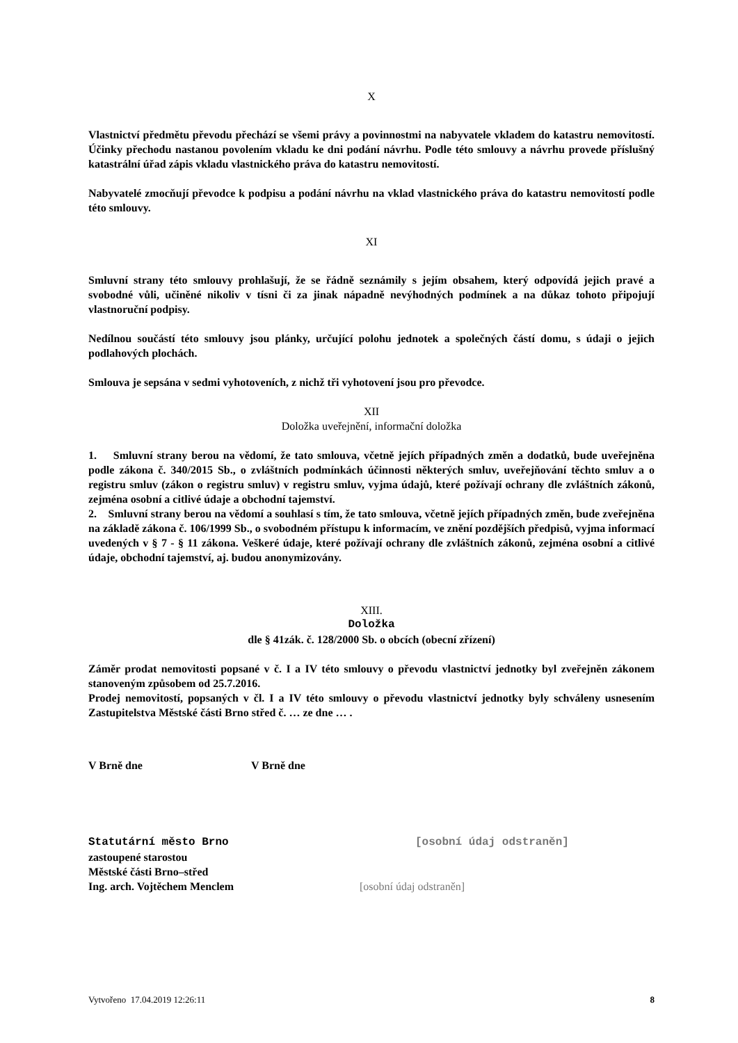X
Vlastnictví předmětu převodu přechází se všemi právy a povinnostmi na nabyvatele vkladem do katastru nemovitostí. Účinky přechodu nastanou povolením vkladu ke dni podání návrhu. Podle této smlouvy a návrhu provede příslušný katastrální úřad zápis vkladu vlastnického práva do katastru nemovitostí.
Nabyvatelé zmocňují převodce k podpisu a podání návrhu na vklad vlastnického práva do katastru nemovitostí podle této smlouvy.
XI
Smluvní strany této smlouvy prohlašují, že se řádně seznámily s jejím obsahem, který odpovídá jejich pravé a svobodné vůli, učiněné nikoliv v tísni či za jinak nápadně nevýhodných podmínek a na důkaz tohoto připojují vlastnoruční podpisy.
Nedílnou součástí této smlouvy jsou plánky, určující polohu jednotek a společných částí domu, s údaji o jejich podlahových plochách.
Smlouva je sepsána v sedmi vyhotoveních, z nichž tři vyhotovení jsou pro převodce.
XII
Doložka uveřejnění, informační doložka
1. Smluvní strany berou na vědomí, že tato smlouva, včetně jejích případných změn a dodatků, bude uveřejněna podle zákona č. 340/2015 Sb., o zvláštních podmínkách účinnosti některých smluv, uveřejňování těchto smluv a o registru smluv (zákon o registru smluv) v registru smluv, vyjma údajů, které požívají ochrany dle zvláštních zákonů, zejména osobní a citlivé údaje a obchodní tajemství.
2. Smluvní strany berou na vědomí a souhlasí s tím, že tato smlouva, včetně jejích případných změn, bude zveřejněna na základě zákona č. 106/1999 Sb., o svobodném přístupu k informacím, ve znění pozdějších předpisů, vyjma informací uvedených v § 7 - § 11 zákona. Veškeré údaje, které požívají ochrany dle zvláštních zákonů, zejména osobní a citlivé údaje, obchodní tajemství, aj. budou anonymizovány.
XIII.
Doložka
dle § 41zák. č. 128/2000 Sb. o obcích (obecní zřízení)
Záměr prodat nemovitosti popsané v č. I a IV této smlouvy o převodu vlastnictví jednotky byl zveřejněn zákonem stanoveným způsobem od 25.7.2016.
Prodej nemovitostí, popsaných v čl. I a IV této smlouvy o převodu vlastnictví jednotky byly schváleny usnesením Zastupitelstva Městské části Brno střed č. … ze dne … .
V Brně dne V Brně dne
Statutární město Brno [osobní údaj odstraněn]
zastoupené starostou
Městské části Brno–střed
Ing. arch. Vojtěchem Menclem [osobní údaj odstraněn]
Vytvořeno 17.04.2019 12:26:11 8